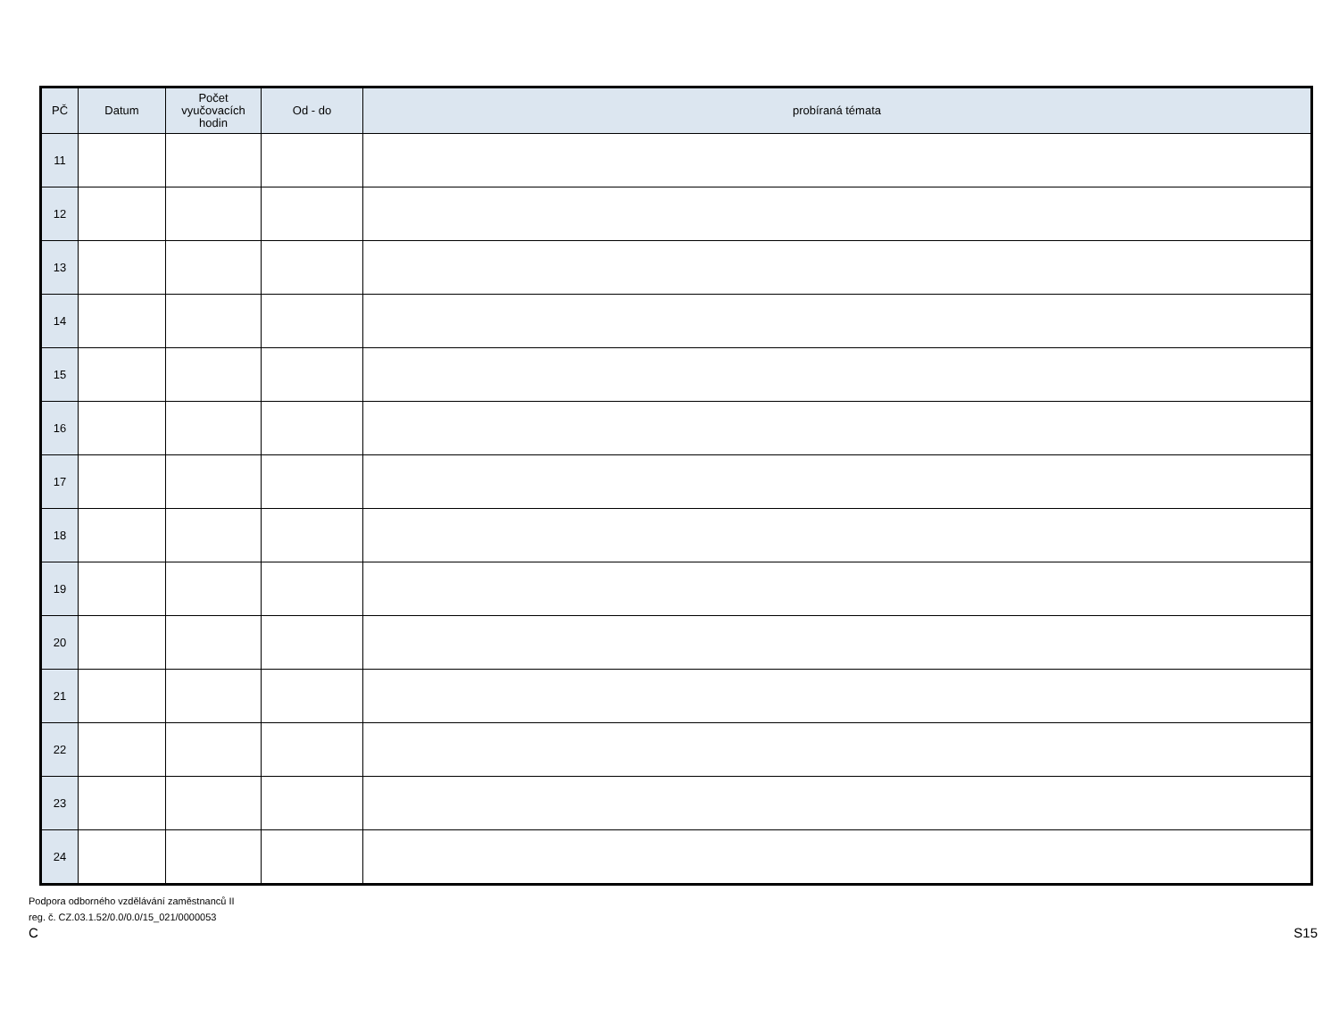| PČ | Datum | Počet vyučovacích hodin | Od - do | probíraná témata |
| --- | --- | --- | --- | --- |
| 11 | | | | |
| 12 | | | | |
| 13 | | | | |
| 14 | | | | |
| 15 | | | | |
| 16 | | | | |
| 17 | | | | |
| 18 | | | | |
| 19 | | | | |
| 20 | | | | |
| 21 | | | | |
| 22 | | | | |
| 23 | | | | |
| 24 | | | | |
Podpora odborného vzdělávání zaměstnanců II
reg. č. CZ.03.1.52/0.0/0.0/15_021/0000053
C S15